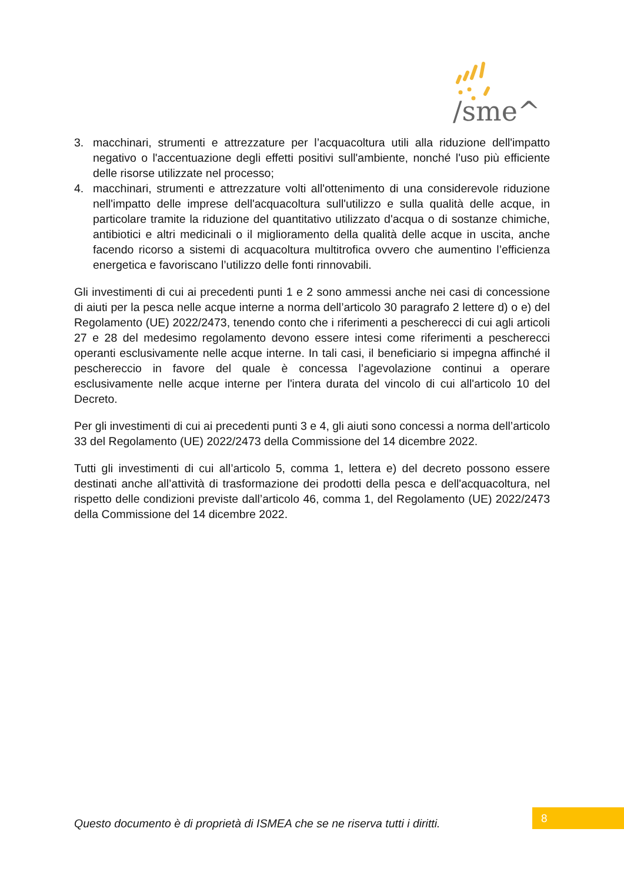/sme^
3. macchinari, strumenti e attrezzature per l’acquacoltura utili alla riduzione dell'impatto negativo o l'accentuazione degli effetti positivi sull'ambiente, nonché l'uso più efficiente delle risorse utilizzate nel processo;
4. macchinari, strumenti e attrezzature volti all'ottenimento di una considerevole riduzione nell'impatto delle imprese dell'acquacoltura sull'utilizzo e sulla qualità delle acque, in particolare tramite la riduzione del quantitativo utilizzato d'acqua o di sostanze chimiche, antibiotici e altri medicinali o il miglioramento della qualità delle acque in uscita, anche facendo ricorso a sistemi di acquacoltura multitrofica ovvero che aumentino l’efficienza energetica e favoriscano l’utilizzo delle fonti rinnovabili.
Gli investimenti di cui ai precedenti punti 1 e 2 sono ammessi anche nei casi di concessione di aiuti per la pesca nelle acque interne a norma dell’articolo 30 paragrafo 2 lettere d) o e) del Regolamento (UE) 2022/2473, tenendo conto che i riferimenti a pescherecci di cui agli articoli 27 e 28 del medesimo regolamento devono essere intesi come riferimenti a pescherecci operanti esclusivamente nelle acque interne. In tali casi, il beneficiario si impegna affinché il peschereccio in favore del quale è concessa l’agevolazione continui a operare esclusivamente nelle acque interne per l'intera durata del vincolo di cui all'articolo 10 del Decreto.
Per gli investimenti di cui ai precedenti punti 3 e 4, gli aiuti sono concessi a norma dell’articolo 33 del Regolamento (UE) 2022/2473 della Commissione del 14 dicembre 2022.
Tutti gli investimenti di cui all’articolo 5, comma 1, lettera e) del decreto possono essere destinati anche all’attività di trasformazione dei prodotti della pesca e dell'acquacoltura, nel rispetto delle condizioni previste dall’articolo 46, comma 1, del Regolamento (UE) 2022/2473 della Commissione del 14 dicembre 2022.
Questo documento è di proprietà di ISMEA che se ne riserva tutti i diritti.
8